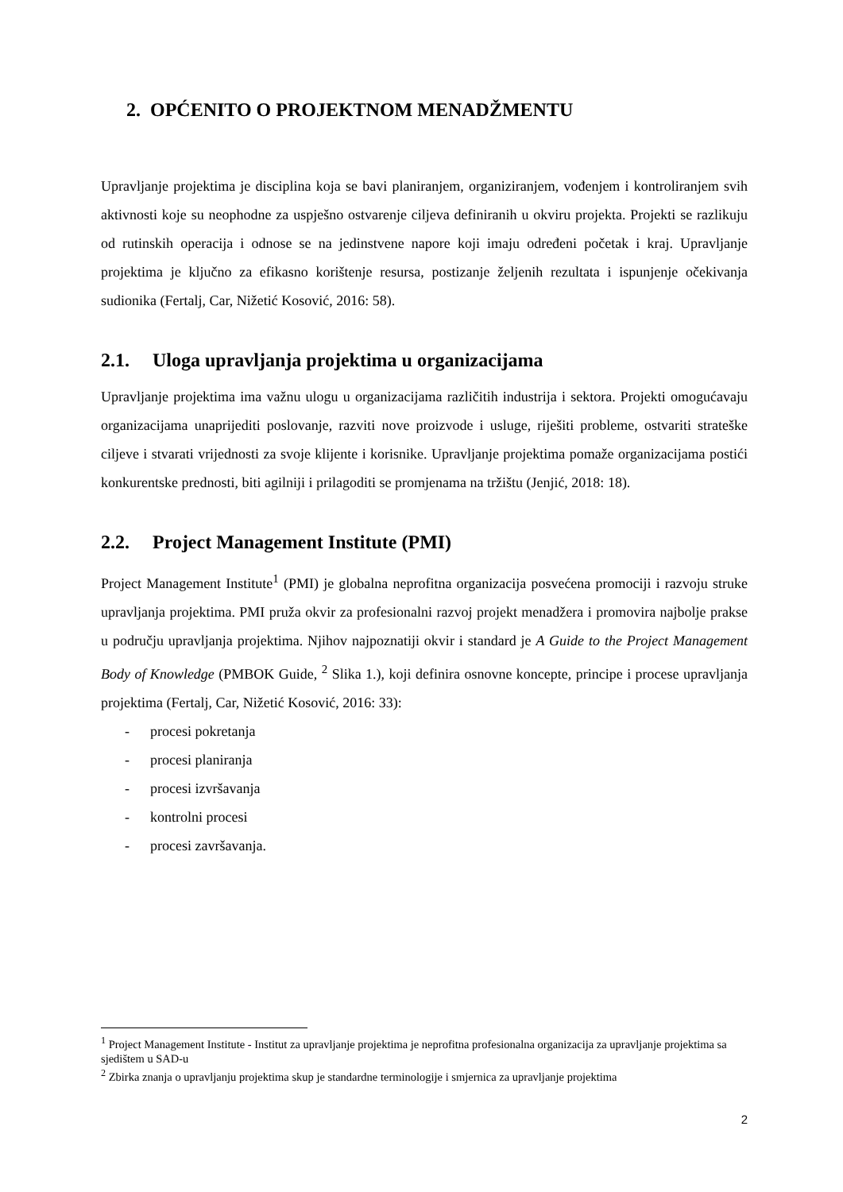2. OPĆENITO O PROJEKTNOM MENADŽMENTU
Upravljanje projektima je disciplina koja se bavi planiranjem, organiziranjem, vođenjem i kontroliranjem svih aktivnosti koje su neophodne za uspješno ostvarenje ciljeva definiranih u okviru projekta. Projekti se razlikuju od rutinskih operacija i odnose se na jedinstvene napore koji imaju određeni početak i kraj. Upravljanje projektima je ključno za efikasno korištenje resursa, postizanje željenih rezultata i ispunjenje očekivanja sudionika (Fertalj, Car, Nižetić Kosović, 2016: 58).
2.1. Uloga upravljanja projektima u organizacijama
Upravljanje projektima ima važnu ulogu u organizacijama različitih industrija i sektora. Projekti omogućavaju organizacijama unaprijediti poslovanje, razviti nove proizvode i usluge, riješiti probleme, ostvariti strateške ciljeve i stvarati vrijednosti za svoje klijente i korisnike. Upravljanje projektima pomaže organizacijama postići konkurentske prednosti, biti agilniji i prilagoditi se promjenama na tržištu (Jenjić, 2018: 18).
2.2. Project Management Institute (PMI)
Project Management Institute<sup>1</sup> (PMI) je globalna neprofitna organizacija posvećena promociji i razvoju struke upravljanja projektima. PMI pruža okvir za profesionalni razvoj projekt menadžera i promovira najbolje prakse u području upravljanja projektima. Njihov najpoznatiji okvir i standard je A Guide to the Project Management Body of Knowledge (PMBOK Guide, <sup>2</sup> Slika 1.), koji definira osnovne koncepte, principe i procese upravljanja projektima (Fertalj, Car, Nižetić Kosović, 2016: 33):
- procesi pokretanja
- procesi planiranja
- procesi izvršavanja
- kontrolni procesi
- procesi završavanja.
<sup>1</sup> Project Management Institute - Institut za upravljanje projektima je neprofitna profesionalna organizacija za upravljanje projektima sa sjedištem u SAD-u
<sup>2</sup> Zbirka znanja o upravljanju projektima skup je standardne terminologije i smjernica za upravljanje projektima
2